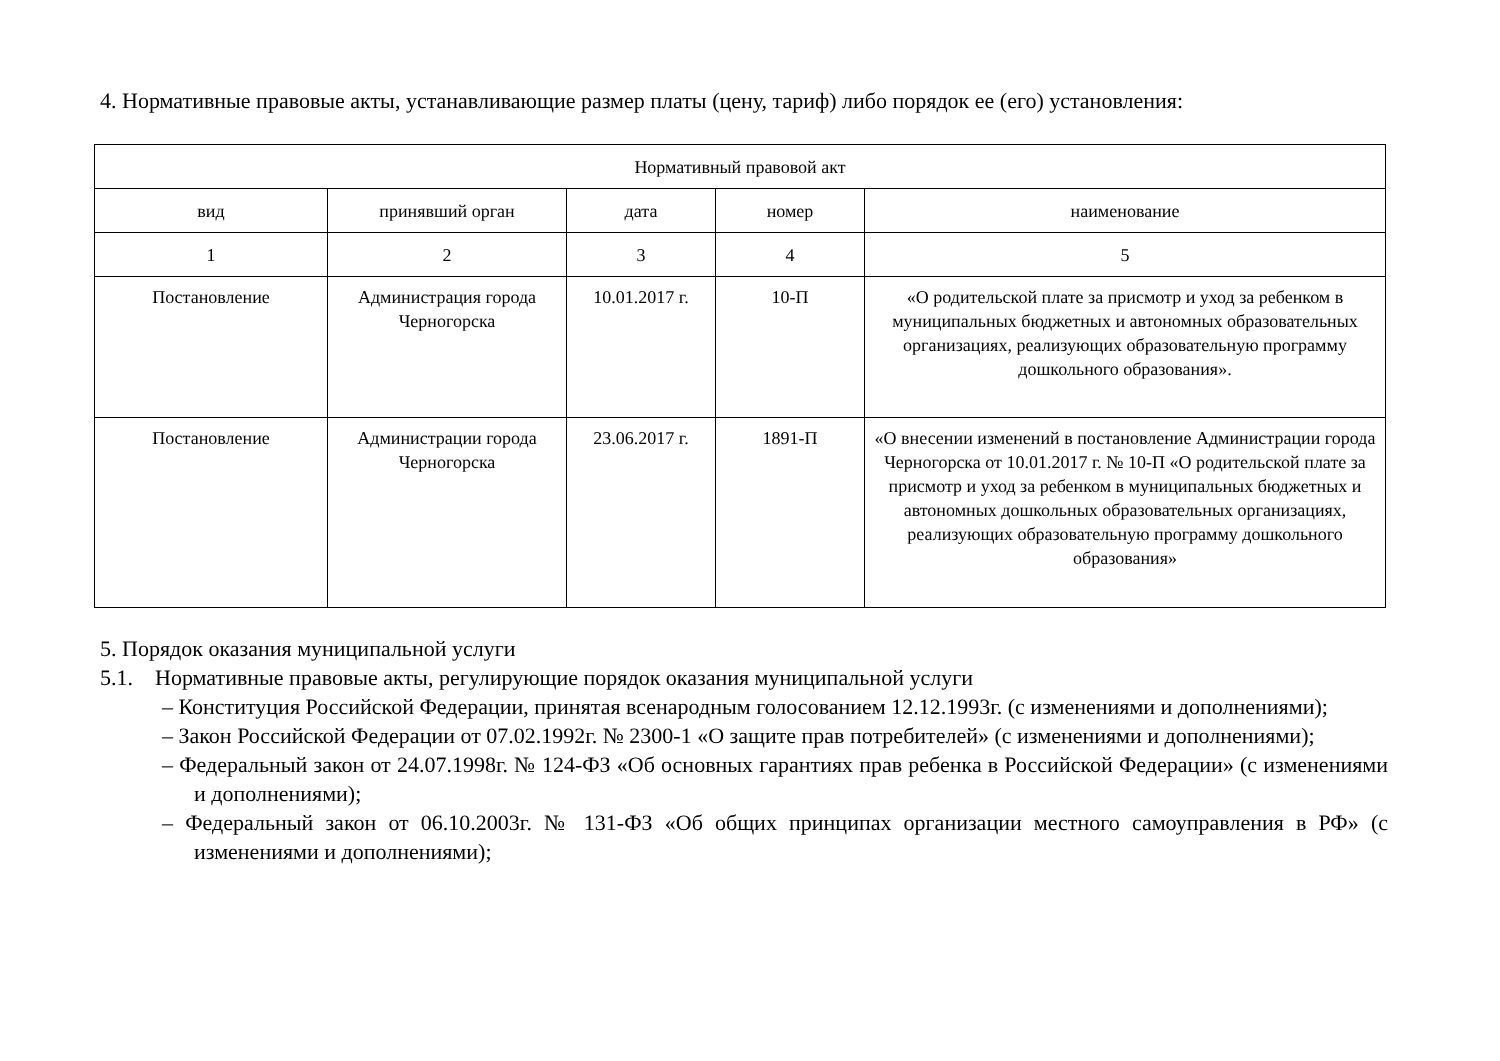4. Нормативные правовые акты, устанавливающие размер платы (цену, тариф) либо порядок ее (его) установления:
| Нормативный правовой акт | | | | |
| --- | --- | --- | --- | --- |
| вид | принявший орган | дата | номер | наименование |
| 1 | 2 | 3 | 4 | 5 |
| Постановление | Администрация города Черногорска | 10.01.2017 г. | 10-П | «О родительской плате за присмотр и уход за ребенком в муниципальных бюджетных и автономных образовательных организациях, реализующих образовательную программу дошкольного образования». |
| Постановление | Администрации города Черногорска | 23.06.2017 г. | 1891-П | «О внесении изменений в постановление Администрации города Черногорска от 10.01.2017 г. № 10-П «О родительской плате за присмотр и уход за ребенком в муниципальных бюджетных и автономных дошкольных образовательных организациях, реализующих образовательную программу дошкольного образования» |
5. Порядок оказания муниципальной услуги
5.1. Нормативные правовые акты, регулирующие порядок оказания муниципальной услуги
– Конституция Российской Федерации, принятая всенародным голосованием 12.12.1993г. (с изменениями и дополнениями);
– Закон Российской Федерации от 07.02.1992г. № 2300-1 «О защите прав потребителей» (с изменениями и дополнениями);
– Федеральный закон от 24.07.1998г. № 124-ФЗ «Об основных гарантиях прав ребенка в Российской Федерации» (с изменениями и дополнениями);
– Федеральный закон от 06.10.2003г. № 131-ФЗ «Об общих принципах организации местного самоуправления в РФ» (с изменениями и дополнениями);